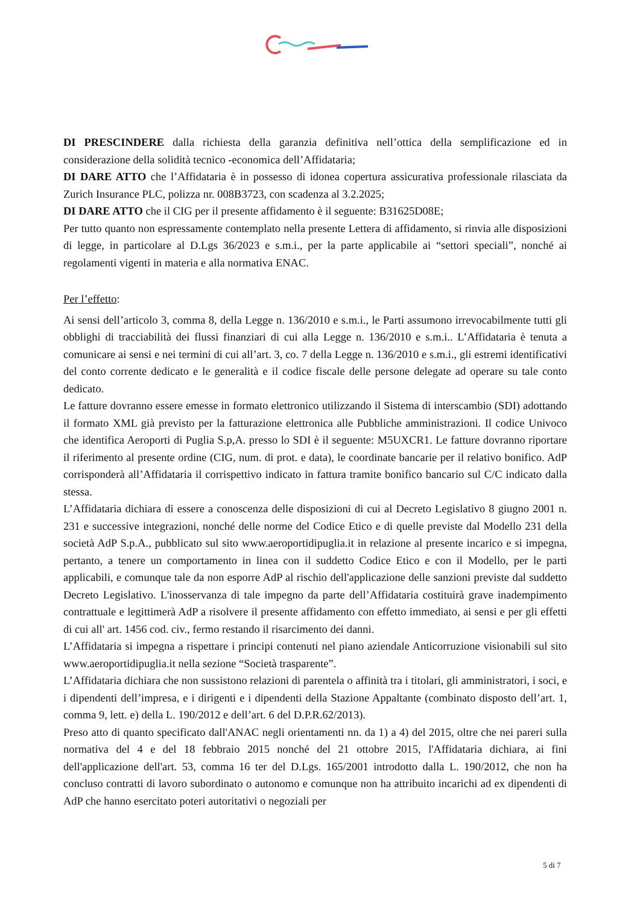DI PRESCINDERE dalla richiesta della garanzia definitiva nell’ottica della semplificazione ed in considerazione della solidità tecnico -economica dell’Affidataria;
DI DARE ATTO che l’Affidataria è in possesso di idonea copertura assicurativa professionale rilasciata da Zurich Insurance PLC, polizza nr. 008B3723, con scadenza al 3.2.2025;
DI DARE ATTO che il CIG per il presente affidamento è il seguente: B31625D08E;
Per tutto quanto non espressamente contemplato nella presente Lettera di affidamento, si rinvia alle disposizioni di legge, in particolare al D.Lgs 36/2023 e s.m.i., per la parte applicabile ai “settori speciali”, nonché ai regolamenti vigenti in materia e alla normativa ENAC.
Per l’effetto:
Ai sensi dell’articolo 3, comma 8, della Legge n. 136/2010 e s.m.i., le Parti assumono irrevocabilmente tutti gli obblighi di tracciabilità dei flussi finanziari di cui alla Legge n. 136/2010 e s.m.i.. L’Affidataria è tenuta a comunicare ai sensi e nei termini di cui all’art. 3, co. 7 della Legge n. 136/2010 e s.m.i., gli estremi identificativi del conto corrente dedicato e le generalità e il codice fiscale delle persone delegate ad operare su tale conto dedicato.
Le fatture dovranno essere emesse in formato elettronico utilizzando il Sistema di interscambio (SDI) adottando il formato XML già previsto per la fatturazione elettronica alle Pubbliche amministrazioni. Il codice Univoco che identifica Aeroporti di Puglia S.p,A. presso lo SDI è il seguente: M5UXCR1. Le fatture dovranno riportare il riferimento al presente ordine (CIG, num. di prot. e data), le coordinate bancarie per il relativo bonifico. AdP corrisponderà all’Affidataria il corrispettivo indicato in fattura tramite bonifico bancario sul C/C indicato dalla stessa.
L’Affidataria dichiara di essere a conoscenza delle disposizioni di cui al Decreto Legislativo 8 giugno 2001 n. 231 e successive integrazioni, nonché delle norme del Codice Etico e di quelle previste dal Modello 231 della società AdP S.p.A., pubblicato sul sito www.aeroportidipuglia.it in relazione al presente incarico e si impegna, pertanto, a tenere un comportamento in linea con il suddetto Codice Etico e con il Modello, per le parti applicabili, e comunque tale da non esporre AdP al rischio dell'applicazione delle sanzioni previste dal suddetto Decreto Legislativo. L'inosservanza di tale impegno da parte dell’Affidataria costituirà grave inadempimento contrattuale e legittimerà AdP a risolvere il presente affidamento con effetto immediato, ai sensi e per gli effetti di cui all' art. 1456 cod. civ., fermo restando il risarcimento dei danni.
L’Affidataria si impegna a rispettare i principi contenuti nel piano aziendale Anticorruzione visionabili sul sito www.aeroportidipuglia.it nella sezione “Società trasparente”.
L’Affidataria dichiara che non sussistono relazioni di parentela o affinità tra i titolari, gli amministratori, i soci, e i dipendenti dell’impresa, e i dirigenti e i dipendenti della Stazione Appaltante (combinato disposto dell’art. 1, comma 9, lett. e) della L. 190/2012 e dell’art. 6 del D.P.R.62/2013).
Preso atto di quanto specificato dall'ANAC negli orientamenti nn. da 1) a 4) del 2015, oltre che nei pareri sulla normativa del 4 e del 18 febbraio 2015 nonché del 21 ottobre 2015, l'Affidataria dichiara, ai fini dell'applicazione dell'art. 53, comma 16 ter del D.Lgs. 165/2001 introdotto dalla L. 190/2012, che non ha concluso contratti di lavoro subordinato o autonomo e comunque non ha attribuito incarichi ad ex dipendenti di AdP che hanno esercitato poteri autoritativi o negoziali per
5 di 7